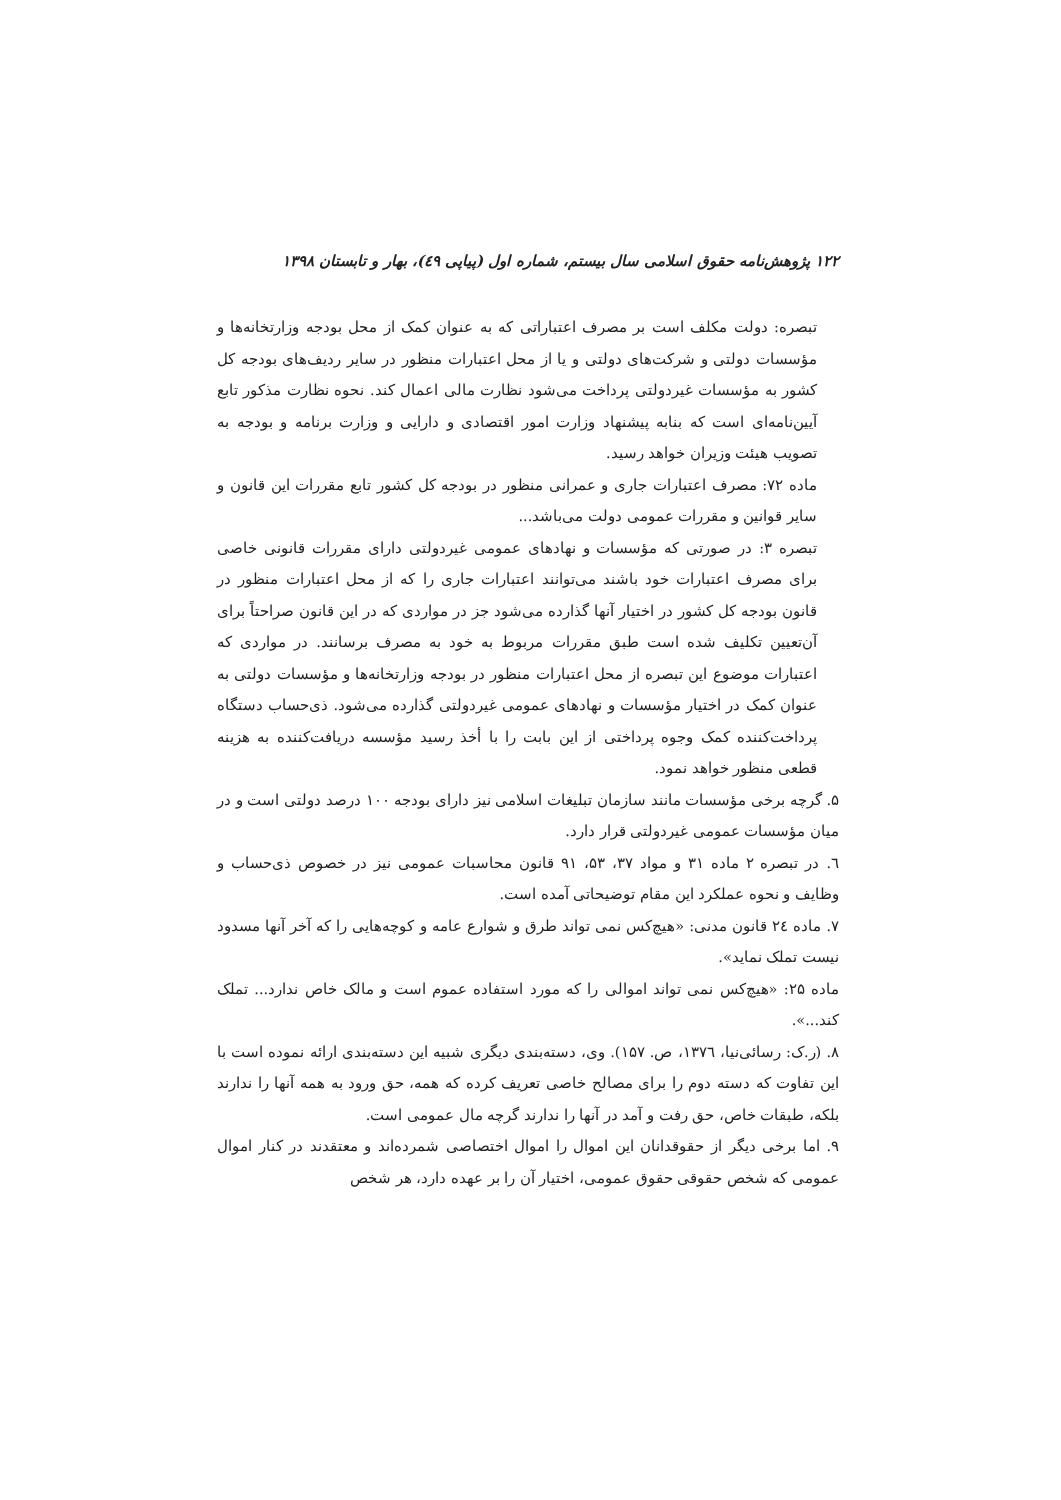۱۲۲ پژوهش‌نامه حقوق اسلامی سال بیستم، شماره اول (پیاپی ٤٩)، بهار و تابستان ۱۳۹۸
تبصره: دولت مکلف است بر مصرف اعتباراتی که به عنوان کمک از محل بودجه وزارتخانه‌ها و مؤسسات دولتی و شرکت‌های دولتی و یا از محل اعتبارات منظور در سایر ردیف‌های بودجه کل کشور به مؤسسات غیردولتی پرداخت می‌شود نظارت مالی اعمال کند. نحوه نظارت مذکور تابع آیین‌نامه‌ای است که بنابه پیشنهاد وزارت امور اقتصادی و دارایی و وزارت برنامه و بودجه به تصویب هیئت وزیران خواهد رسید.
ماده ۷۲: مصرف اعتبارات جاری و عمرانی منظور در بودجه کل کشور تابع مقررات این قانون و سایر قوانین و مقررات عمومی دولت می‌باشد...
تبصره ۳: در صورتی که مؤسسات و نهادهای عمومی غیردولتی دارای مقررات قانونی خاصی برای مصرف اعتبارات خود باشند می‌توانند اعتبارات جاری را که از محل اعتبارات منظور در قانون بودجه کل کشور در اختیار آنها گذارده می‌شود جز در مواردی که در این قانون صراحتاً برای آن‌تعیین تکلیف شده است طبق مقررات مربوط به خود به مصرف برسانند. در مواردی که اعتبارات موضوع این تبصره از محل اعتبارات منظور در بودجه وزارتخانه‌ها و مؤسسات دولتی به عنوان کمک در اختیار مؤسسات و نهادهای عمومی غیردولتی گذارده می‌شود. ذی‌حساب دستگاه پرداخت‌کننده کمک وجوه پرداختی از این بابت را با أخذ رسید مؤسسه دریافت‌کننده به هزینه قطعی منظور خواهد نمود.
۵. گرچه برخی مؤسسات مانند سازمان تبلیغات اسلامی نیز دارای بودجه ۱۰۰ درصد دولتی است و در میان مؤسسات عمومی غیردولتی قرار دارد.
٦. در تبصره ۲ ماده ۳۱ و مواد ۳۷، ۵۳، ۹۱ قانون محاسبات عمومی نیز در خصوص ذی‌حساب و وظایف و نحوه عملکرد این مقام توضیحاتی آمده است.
۷. ماده ٢٤ قانون مدنی: «هیچ‌کس نمی تواند طرق و شوارع عامه و کوچه‌هایی را که آخر آنها مسدود نیست تملک نماید».
ماده ۲۵: «هیچ‌کس نمی تواند اموالی را که مورد استفاده عموم است و مالک خاص ندارد... تملک کند...».
۸. (ر.ک: رسائی‌نیا، ۱۳۷٦، ص. ۱۵۷). وی، دسته‌بندی دیگری شبیه این دسته‌بندی ارائه نموده است با این تفاوت که دسته دوم را برای مصالح خاصی تعریف کرده که همه، حق ورود به همه آنها را ندارند بلکه، طبقات خاص، حق رفت و آمد در آنها را ندارند گرچه مال عمومی است.
۹. اما برخی دیگر از حقوقدانان این اموال را اموال اختصاصی شمرده‌اند و معتقدند در کنار اموال عمومی که شخص حقوقی حقوق عمومی، اختیار آن را بر عهده دارد، هر شخص